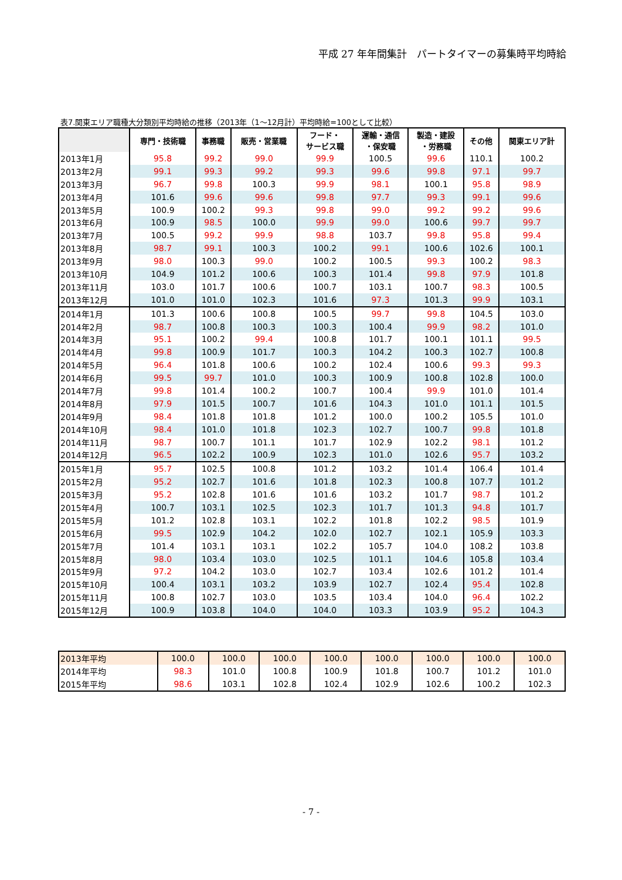平成 27 年年間集計　パートタイマーの募集時平均時給
表7.関東エリア職種大分類別平均時給の推移（2013年（1～12月計）平均時給=100として比較）
| | 専門・技術職 | 事務職 | 販売・営業職 | フード・ サービス職 | 運輸・通信 ・保安職 | 製造・建設 ・労務職 | その他 | 関東エリア計 |
| --- | --- | --- | --- | --- | --- | --- | --- | --- |
| 2013年1月 | 95.8 | 99.2 | 99.0 | 99.9 | 100.5 | 99.6 | 110.1 | 100.2 |
| 2013年2月 | 99.1 | 99.3 | 99.2 | 99.3 | 99.6 | 99.8 | 97.1 | 99.7 |
| 2013年3月 | 96.7 | 99.8 | 100.3 | 99.9 | 98.1 | 100.1 | 95.8 | 98.9 |
| 2013年4月 | 101.6 | 99.6 | 99.6 | 99.8 | 97.7 | 99.3 | 99.1 | 99.6 |
| 2013年5月 | 100.9 | 100.2 | 99.3 | 99.8 | 99.0 | 99.2 | 99.2 | 99.6 |
| 2013年6月 | 100.9 | 98.5 | 100.0 | 99.9 | 99.0 | 100.6 | 99.7 | 99.7 |
| 2013年7月 | 100.5 | 99.2 | 99.9 | 98.8 | 103.7 | 99.8 | 95.8 | 99.4 |
| 2013年8月 | 98.7 | 99.1 | 100.3 | 100.2 | 99.1 | 100.6 | 102.6 | 100.1 |
| 2013年9月 | 98.0 | 100.3 | 99.0 | 100.2 | 100.5 | 99.3 | 100.2 | 98.3 |
| 2013年10月 | 104.9 | 101.2 | 100.6 | 100.3 | 101.4 | 99.8 | 97.9 | 101.8 |
| 2013年11月 | 103.0 | 101.7 | 100.6 | 100.7 | 103.1 | 100.7 | 98.3 | 100.5 |
| 2013年12月 | 101.0 | 101.0 | 102.3 | 101.6 | 97.3 | 101.3 | 99.9 | 103.1 |
| 2014年1月 | 101.3 | 100.6 | 100.8 | 100.5 | 99.7 | 99.8 | 104.5 | 103.0 |
| 2014年2月 | 98.7 | 100.8 | 100.3 | 100.3 | 100.4 | 99.9 | 98.2 | 101.0 |
| 2014年3月 | 95.1 | 100.2 | 99.4 | 100.8 | 101.7 | 100.1 | 101.1 | 99.5 |
| 2014年4月 | 99.8 | 100.9 | 101.7 | 100.3 | 104.2 | 100.3 | 102.7 | 100.8 |
| 2014年5月 | 96.4 | 101.8 | 100.6 | 100.2 | 102.4 | 100.6 | 99.3 | 99.3 |
| 2014年6月 | 99.5 | 99.7 | 101.0 | 100.3 | 100.9 | 100.8 | 102.8 | 100.0 |
| 2014年7月 | 99.8 | 101.4 | 100.2 | 100.7 | 100.4 | 99.9 | 101.0 | 101.4 |
| 2014年8月 | 97.9 | 101.5 | 100.7 | 101.6 | 104.3 | 101.0 | 101.1 | 101.5 |
| 2014年9月 | 98.4 | 101.8 | 101.8 | 101.2 | 100.0 | 100.2 | 105.5 | 101.0 |
| 2014年10月 | 98.4 | 101.0 | 101.8 | 102.3 | 102.7 | 100.7 | 99.8 | 101.8 |
| 2014年11月 | 98.7 | 100.7 | 101.1 | 101.7 | 102.9 | 102.2 | 98.1 | 101.2 |
| 2014年12月 | 96.5 | 102.2 | 100.9 | 102.3 | 101.0 | 102.6 | 95.7 | 103.2 |
| 2015年1月 | 95.7 | 102.5 | 100.8 | 101.2 | 103.2 | 101.4 | 106.4 | 101.4 |
| 2015年2月 | 95.2 | 102.7 | 101.6 | 101.8 | 102.3 | 100.8 | 107.7 | 101.2 |
| 2015年3月 | 95.2 | 102.8 | 101.6 | 101.6 | 103.2 | 101.7 | 98.7 | 101.2 |
| 2015年4月 | 100.7 | 103.1 | 102.5 | 102.3 | 101.7 | 101.3 | 94.8 | 101.7 |
| 2015年5月 | 101.2 | 102.8 | 103.1 | 102.2 | 101.8 | 102.2 | 98.5 | 101.9 |
| 2015年6月 | 99.5 | 102.9 | 104.2 | 102.0 | 102.7 | 102.1 | 105.9 | 103.3 |
| 2015年7月 | 101.4 | 103.1 | 103.1 | 102.2 | 105.7 | 104.0 | 108.2 | 103.8 |
| 2015年8月 | 98.0 | 103.4 | 103.0 | 102.5 | 101.1 | 104.6 | 105.8 | 103.4 |
| 2015年9月 | 97.2 | 104.2 | 103.0 | 102.7 | 103.4 | 102.6 | 101.2 | 101.4 |
| 2015年10月 | 100.4 | 103.1 | 103.2 | 103.9 | 102.7 | 102.4 | 95.4 | 102.8 |
| 2015年11月 | 100.8 | 102.7 | 103.0 | 103.5 | 103.4 | 104.0 | 96.4 | 102.2 |
| 2015年12月 | 100.9 | 103.8 | 104.0 | 104.0 | 103.3 | 103.9 | 95.2 | 104.3 |
| 2013年平均 | 100.0 | 100.0 | 100.0 | 100.0 | 100.0 | 100.0 | 100.0 | 100.0 |
| 2014年平均 | 98.3 | 101.0 | 100.8 | 100.9 | 101.8 | 100.7 | 101.2 | 101.0 |
| 2015年平均 | 98.6 | 103.1 | 102.8 | 102.4 | 102.9 | 102.6 | 100.2 | 102.3 |
- 7 -